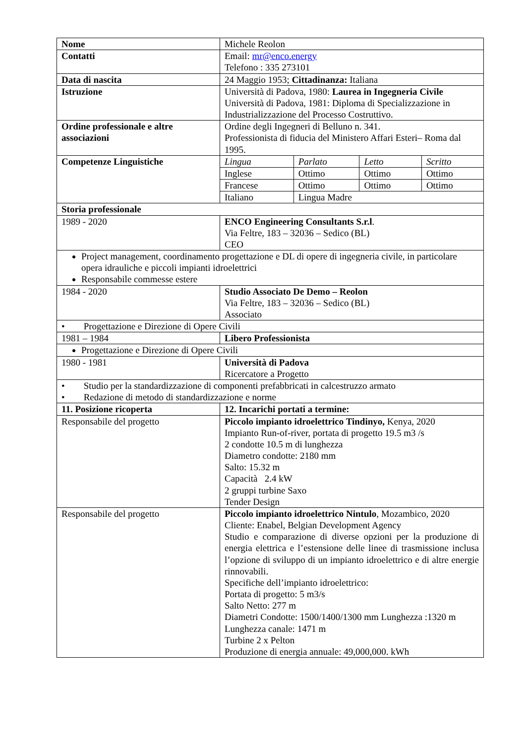| Nome | Michele Reolon | |
| Contatti | Email: mr@enco.energy Telefono : 335 273101 | |
| Data di nascita | 24 Maggio 1953; Cittadinanza: Italiana | |
| Istruzione | Università di Padova, 1980: Laurea in Ingegneria Civile Università di Padova, 1981: Diploma di Specializzazione in Industrializzazione del Processo Costruttivo. | |
| Ordine professionale e altre associazioni | Ordine degli Ingegneri di Belluno n. 341. Professionista di fiducia del Ministero Affari Esteri– Roma dal 1995. | |
| Competenze Linguistiche | / Lingua / Parlato / Letto / Scritto / / Inglese / Ottimo / Ottimo / Ottimo / / Francese / Ottimo / Ottimo / Ottimo / / Italiano / Lingua Madre / / / | |
| Storia professionale | | |
| 1989 - 2020 | ENCO Engineering Consultants S.r.l . Via Feltre, 183 – 32036 – Sedico (BL) CEO | |
| Project management, coordinamento progettazione e DL di opere di ingegneria civile, in particolare opera idrauliche e piccoli impianti idroelettrici Responsabile commesse estere | | |
| 1984 - 2020 | Studio Associato De Demo – Reolon Via Feltre, 183 – 32036 – Sedico (BL) Associato | |
| • Progettazione e Direzione di Opere Civili | | |
| 1981 – 1984 | Libero Professionista | |
| Progettazione e Direzione di Opere Civili | | |
| 1980 - 1981 | Università di Padova Ricercatore a Progetto | |
| • Studio per la standardizzazione di componenti prefabbricati in calcestruzzo armato • Redazione di metodo di standardizzazione e norme | | |
| 11. Posizione ricoperta | | 12. Incarichi portati a termine: |
| Responsabile del progetto | | Piccolo impianto idroelettrico Tindinyo, Kenya, 2020 Impianto Run-of-river, portata di progetto 19.5 m3 /s 2 condotte 10.5 m di lunghezza Diametro condotte: 2180 mm Salto: 15.32 m Capacità 2.4 kW 2 gruppi turbine Saxo Tender Design |
| Responsabile del progetto | | Piccolo impianto idroelettrico Nintulo , Mozambico, 2020 Cliente: Enabel, Belgian Development Agency Studio e comparazione di diverse opzioni per la produzione di energia elettrica e l’estensione delle linee di trasmissione inclusa l’opzione di sviluppo di un impianto idroelettrico e di altre energie rinnovabili. Specifiche dell’impianto idroelettrico: Portata di progetto: 5 m3/s Salto Netto: 277 m Diametri Condotte: 1500/1400/1300 mm Lunghezza :1320 m Lunghezza canale: 1471 m Turbine 2 x Pelton Produzione di energia annuale: 49,000,000. kWh |